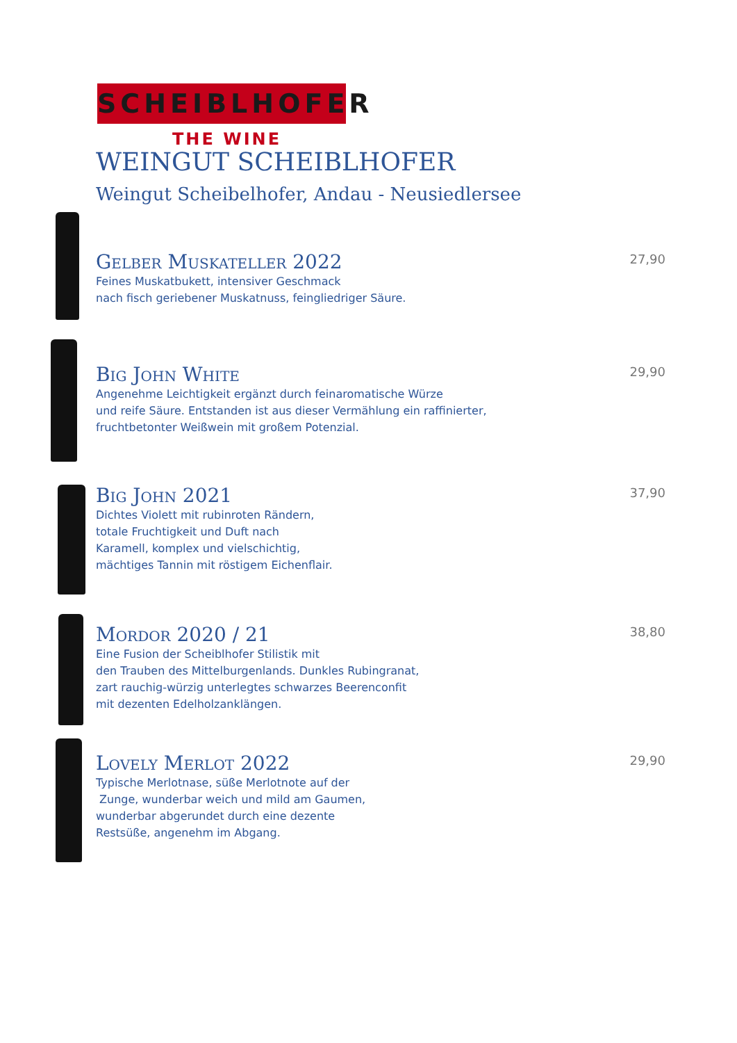SCHEIBLHOFER
THE WINE
WEINGUT SCHEIBLHOFER
Weingut Scheibelhofer, Andau - Neusiedlersee
Gelber Muskateller 2022
Feines Muskatbukett, intensiver Geschmack
nach fisch geriebener Muskatnuss, feingliedriger Säure.
27,90
Big John White
Angenehme Leichtigkeit ergänzt durch feinaromatische Würze
und reife Säure. Entstanden ist aus dieser Vermählung ein raffinierter,
fruchtbetonter Weißwein mit großem Potenzial.
29,90
Big John 2021
Dichtes Violett mit rubinroten Rändern,
totale Fruchtigkeit und Duft nach
Karamell, komplex und vielschichtig,
mächtiges Tannin mit röstigem Eichenflair.
37,90
Mordor 2020 / 21
Eine Fusion der Scheiblhofer Stilistik mit
den Trauben des Mittelburgenlands. Dunkles Rubingranat,
zart rauchig-würzig unterlegtes schwarzes Beerenconfit
mit dezenten Edelholzanklängen.
38,80
Lovely Merlot 2022
Typische Merlotnase, süße Merlotnote auf der
Zunge, wunderbar weich und mild am Gaumen,
wunderbar abgerundet durch eine dezente
Restsüße, angenehm im Abgang.
29,90